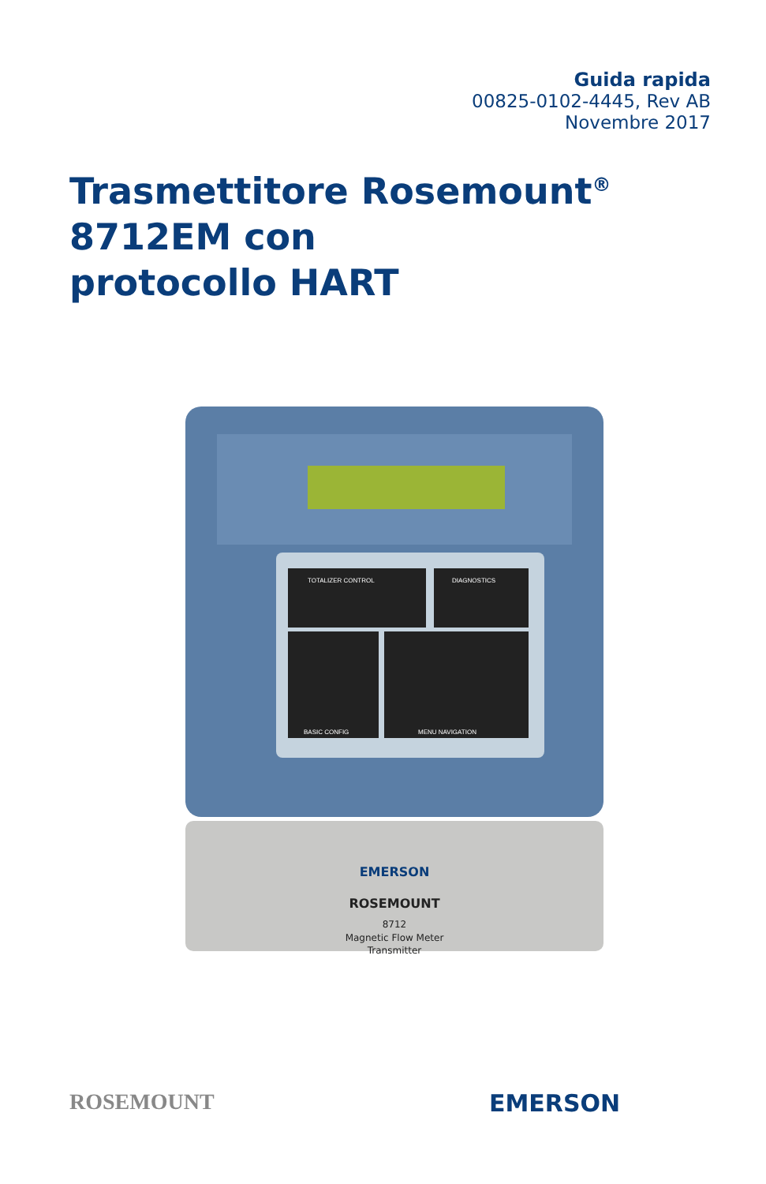Guida rapida
00825-0102-4445, Rev AB
Novembre 2017
Trasmettitore Rosemount<sup>®</sup> 8712EM con
protocollo HART
TOTALIZER CONTROL
DIAGNOSTICS
BASIC CONFIG
MENU NAVIGATION
EMERSON
ROSEMOUNT
8712
Magnetic Flow Meter
Transmitter
ROSEMOUNT EMERSON